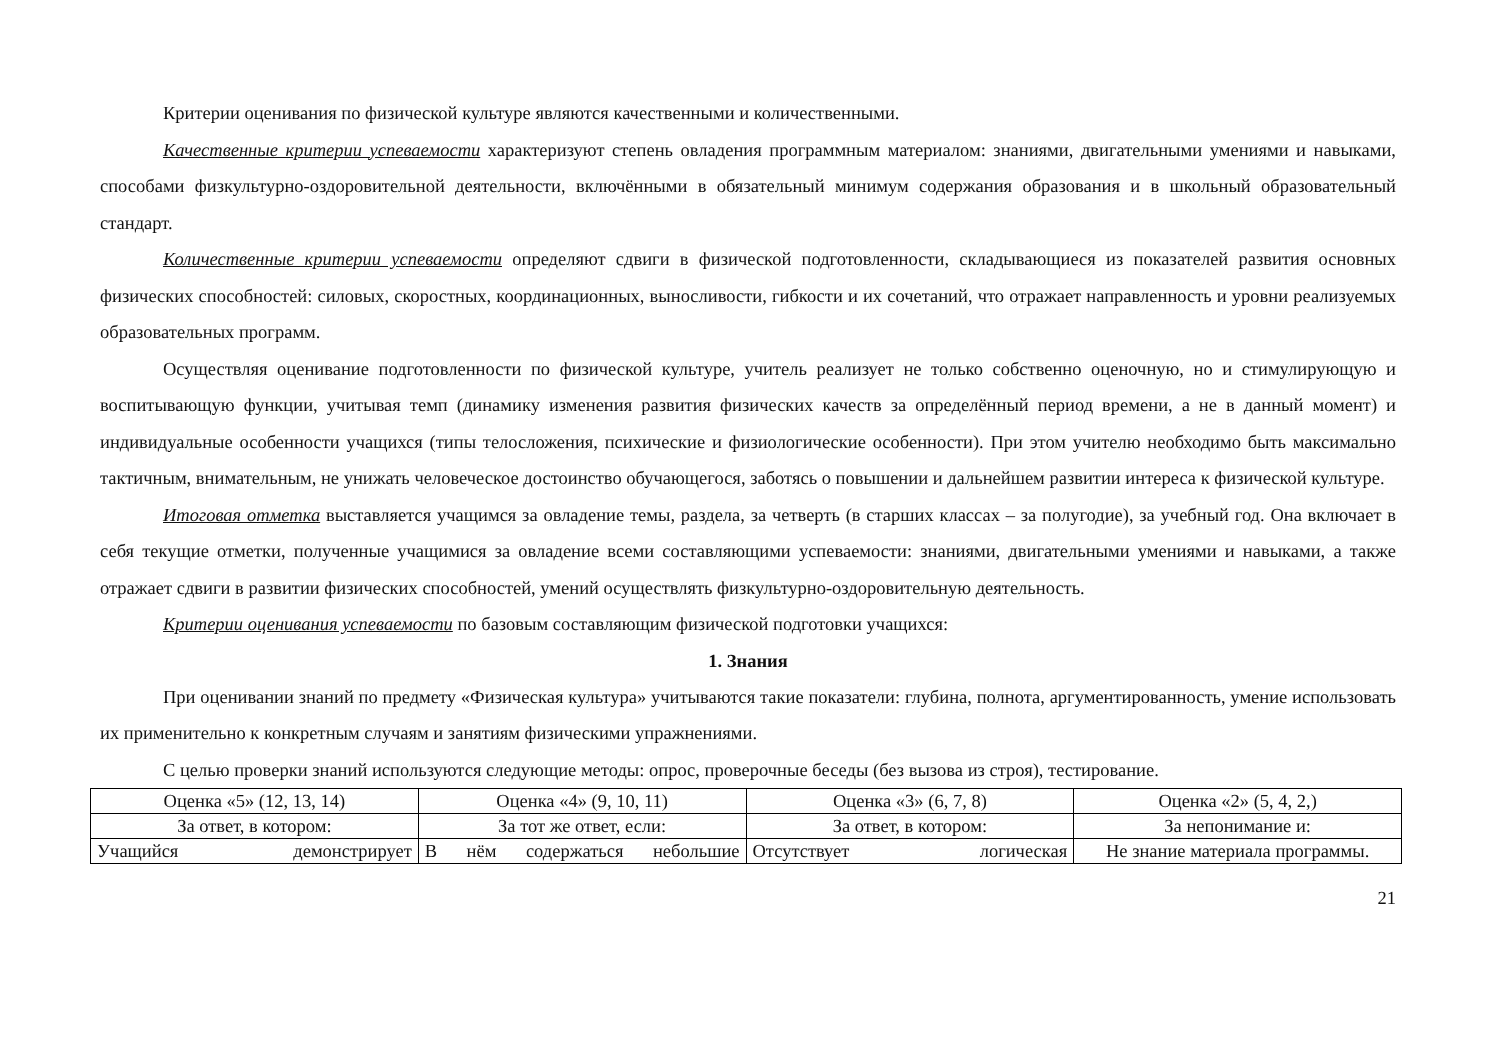Критерии оценивания по физической культуре являются качественными и количественными.
Качественные критерии успеваемости характеризуют степень овладения программным материалом: знаниями, двигательными умениями и навыками, способами физкультурно-оздоровительной деятельности, включёнными в обязательный минимум содержания образования и в школьный образовательный стандарт.
Количественные критерии успеваемости определяют сдвиги в физической подготовленности, складывающиеся из показателей развития основных физических способностей: силовых, скоростных, координационных, выносливости, гибкости и их сочетаний, что отражает направленность и уровни реализуемых образовательных программ.
Осуществляя оценивание подготовленности по физической культуре, учитель реализует не только собственно оценочную, но и стимулирующую и воспитывающую функции, учитывая темп (динамику изменения развития физических качеств за определённый период времени, а не в данный момент) и индивидуальные особенности учащихся (типы телосложения, психические и физиологические особенности). При этом учителю необходимо быть максимально тактичным, внимательным, не унижать человеческое достоинство обучающегося, заботясь о повышении и дальнейшем развитии интереса к физической культуре.
Итоговая отметка выставляется учащимся за овладение темы, раздела, за четверть (в старших классах – за полугодие), за учебный год. Она включает в себя текущие отметки, полученные учащимися за овладение всеми составляющими успеваемости: знаниями, двигательными умениями и навыками, а также отражает сдвиги в развитии физических способностей, умений осуществлять физкультурно-оздоровительную деятельность.
Критерии оценивания успеваемости по базовым составляющим физической подготовки учащихся:
1. Знания
При оценивании знаний по предмету «Физическая культура» учитываются такие показатели: глубина, полнота, аргументированность, умение использовать их применительно к конкретным случаям и занятиям физическими упражнениями.
С целью проверки знаний используются следующие методы: опрос, проверочные беседы (без вызова из строя), тестирование.
| Оценка «5» (12, 13, 14) | Оценка «4» (9, 10, 11) | Оценка «3» (6, 7, 8) | Оценка «2» (5, 4, 2,) |
| За ответ, в котором: | За тот же ответ, если: | За ответ, в котором: | За непонимание и: |
| Учащийся демонстрирует | В нём содержаться небольшие | Отсутствует логическая | Не знание материала программы. |
21